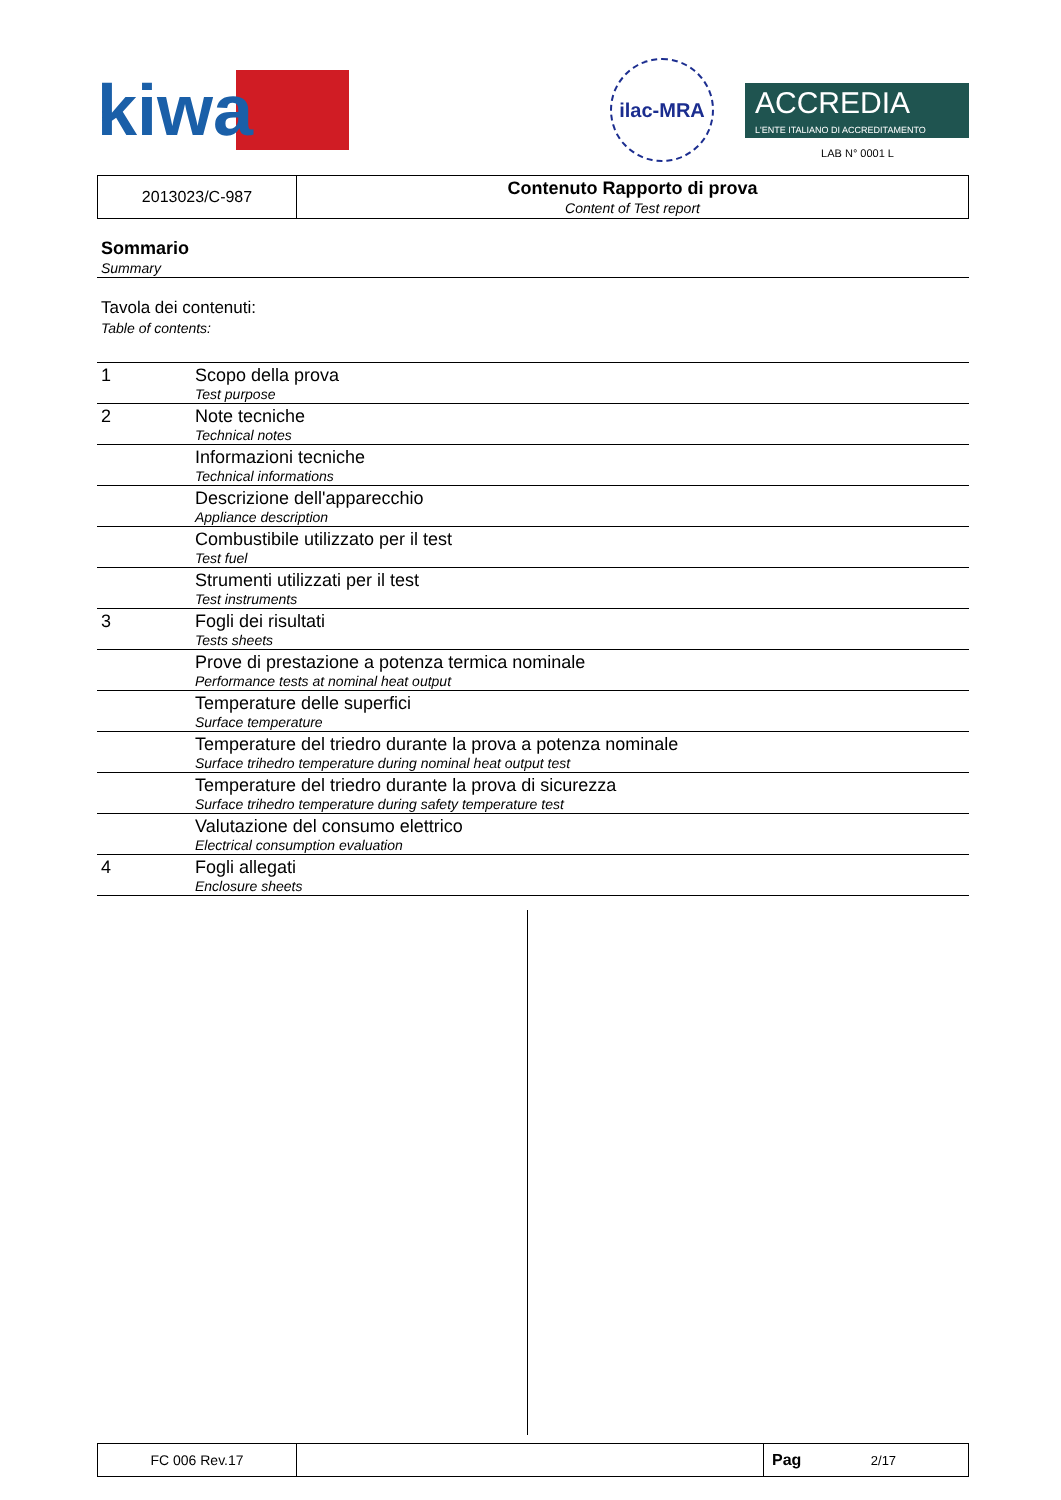kiwa
ilac-MRA
ACCREDIA
L'ENTE ITALIANO DI ACCREDITAMENTO
LAB N° 0001 L
| 2013023/C-987 | Contenuto Rapporto di prova Content of Test report |
Sommario
Summary
Tavola dei contenuti:
Table of contents:
| 1 | Scopo della prova Test purpose |
| 2 | Note tecniche Technical notes |
| | Informazioni tecniche Technical informations |
| | Descrizione dell'apparecchio Appliance description |
| | Combustibile utilizzato per il test Test fuel |
| | Strumenti utilizzati per il test Test instruments |
| 3 | Fogli dei risultati Tests sheets |
| | Prove di prestazione a potenza termica nominale Performance tests at nominal heat output |
| | Temperature delle superfici Surface temperature |
| | Temperature del triedro durante la prova a potenza nominale Surface trihedro temperature during nominal heat output test |
| | Temperature del triedro durante la prova di sicurezza Surface trihedro temperature during safety temperature test |
| | Valutazione del consumo elettrico Electrical consumption evaluation |
| 4 | Fogli allegati Enclosure sheets |
| FC 006 Rev.17 | | Pag 2/17 |